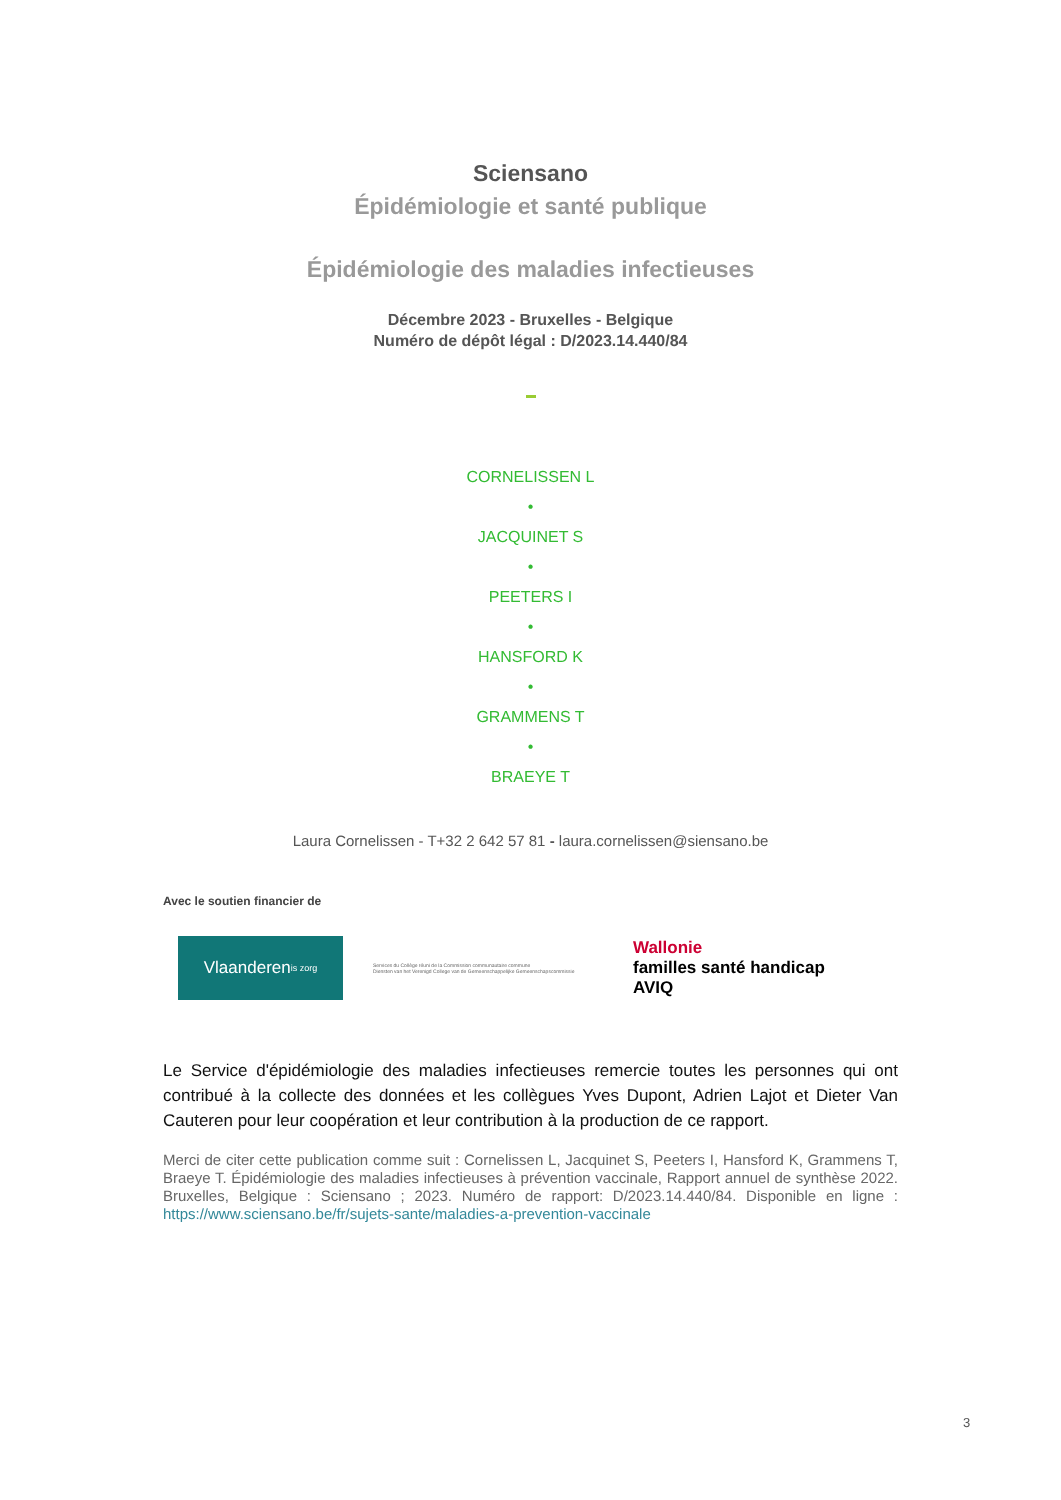Sciensano
Épidémiologie et santé publique
Épidémiologie des maladies infectieuses
Décembre 2023 - Bruxelles - Belgique
Numéro de dépôt légal : D/2023.14.440/84
CORNELISSEN L
•
JACQUINET S
•
PEETERS I
•
HANSFORD K
•
GRAMMENS T
•
BRAEYE T
Laura Cornelissen - T+32 2 642 57 81 - laura.cornelissen@siensano.be
Avec le soutien financier de
Vlaanderen
is zorg
Services du Collège réuni de la Commission communautaire commune
Diensten van het Verenigd College van de Gemeenschappelijke Gemeenschapscommissie
Wallonie
familles santé handicap
AVIQ
Le Service d'épidémiologie des maladies infectieuses remercie toutes les personnes qui ont contribué à la collecte des données et les collègues Yves Dupont, Adrien Lajot et Dieter Van Cauteren pour leur coopération et leur contribution à la production de ce rapport.
Merci de citer cette publication comme suit : Cornelissen L, Jacquinet S, Peeters I, Hansford K, Grammens T, Braeye T. Épidémiologie des maladies infectieuses à prévention vaccinale, Rapport annuel de synthèse 2022. Bruxelles, Belgique : Sciensano ; 2023. Numéro de rapport: D/2023.14.440/84. Disponible en ligne : https://www.sciensano.be/fr/sujets-sante/maladies-a-prevention-vaccinale
3